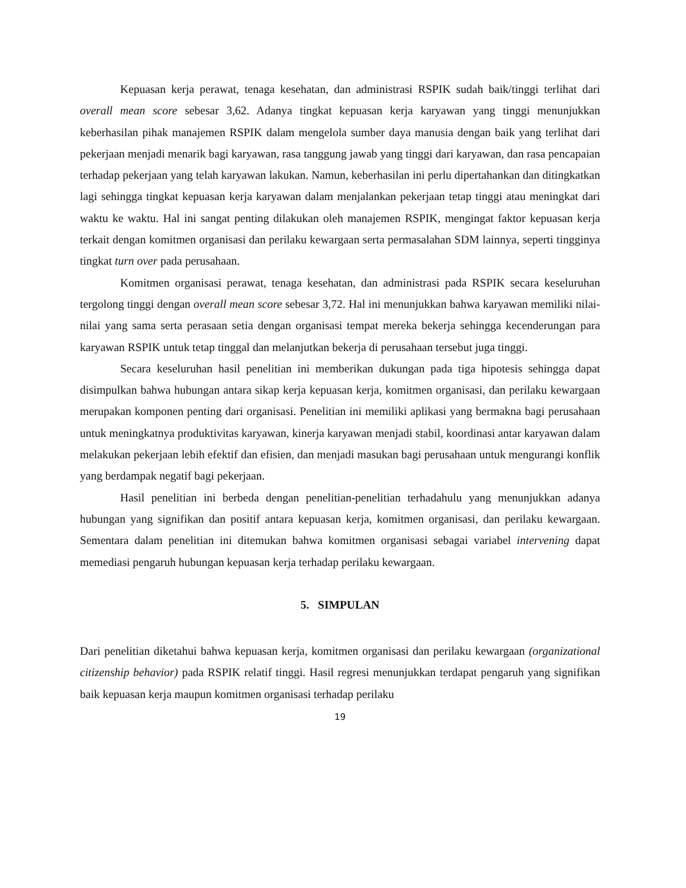Kepuasan kerja perawat, tenaga kesehatan, dan administrasi RSPIK sudah baik/tinggi terlihat dari overall mean score sebesar 3,62. Adanya tingkat kepuasan kerja karyawan yang tinggi menunjukkan keberhasilan pihak manajemen RSPIK dalam mengelola sumber daya manusia dengan baik yang terlihat dari pekerjaan menjadi menarik bagi karyawan, rasa tanggung jawab yang tinggi dari karyawan, dan rasa pencapaian terhadap pekerjaan yang telah karyawan lakukan. Namun, keberhasilan ini perlu dipertahankan dan ditingkatkan lagi sehingga tingkat kepuasan kerja karyawan dalam menjalankan pekerjaan tetap tinggi atau meningkat dari waktu ke waktu. Hal ini sangat penting dilakukan oleh manajemen RSPIK, mengingat faktor kepuasan kerja terkait dengan komitmen organisasi dan perilaku kewargaan serta permasalahan SDM lainnya, seperti tingginya tingkat turn over pada perusahaan.
Komitmen organisasi perawat, tenaga kesehatan, dan administrasi pada RSPIK secara keseluruhan tergolong tinggi dengan overall mean score sebesar 3,72. Hal ini menunjukkan bahwa karyawan memiliki nilai-nilai yang sama serta perasaan setia dengan organisasi tempat mereka bekerja sehingga kecenderungan para karyawan RSPIK untuk tetap tinggal dan melanjutkan bekerja di perusahaan tersebut juga tinggi.
Secara keseluruhan hasil penelitian ini memberikan dukungan pada tiga hipotesis sehingga dapat disimpulkan bahwa hubungan antara sikap kerja kepuasan kerja, komitmen organisasi, dan perilaku kewargaan merupakan komponen penting dari organisasi. Penelitian ini memiliki aplikasi yang bermakna bagi perusahaan untuk meningkatnya produktivitas karyawan, kinerja karyawan menjadi stabil, koordinasi antar karyawan dalam melakukan pekerjaan lebih efektif dan efisien, dan menjadi masukan bagi perusahaan untuk mengurangi konflik yang berdampak negatif bagi pekerjaan.
Hasil penelitian ini berbeda dengan penelitian-penelitian terhadahulu yang menunjukkan adanya hubungan yang signifikan dan positif antara kepuasan kerja, komitmen organisasi, dan perilaku kewargaan. Sementara dalam penelitian ini ditemukan bahwa komitmen organisasi sebagai variabel intervening dapat memediasi pengaruh hubungan kepuasan kerja terhadap perilaku kewargaan.
5. SIMPULAN
Dari penelitian diketahui bahwa kepuasan kerja, komitmen organisasi dan perilaku kewargaan (organizational citizenship behavior) pada RSPIK relatif tinggi. Hasil regresi menunjukkan terdapat pengaruh yang signifikan baik kepuasan kerja maupun komitmen organisasi terhadap perilaku
19